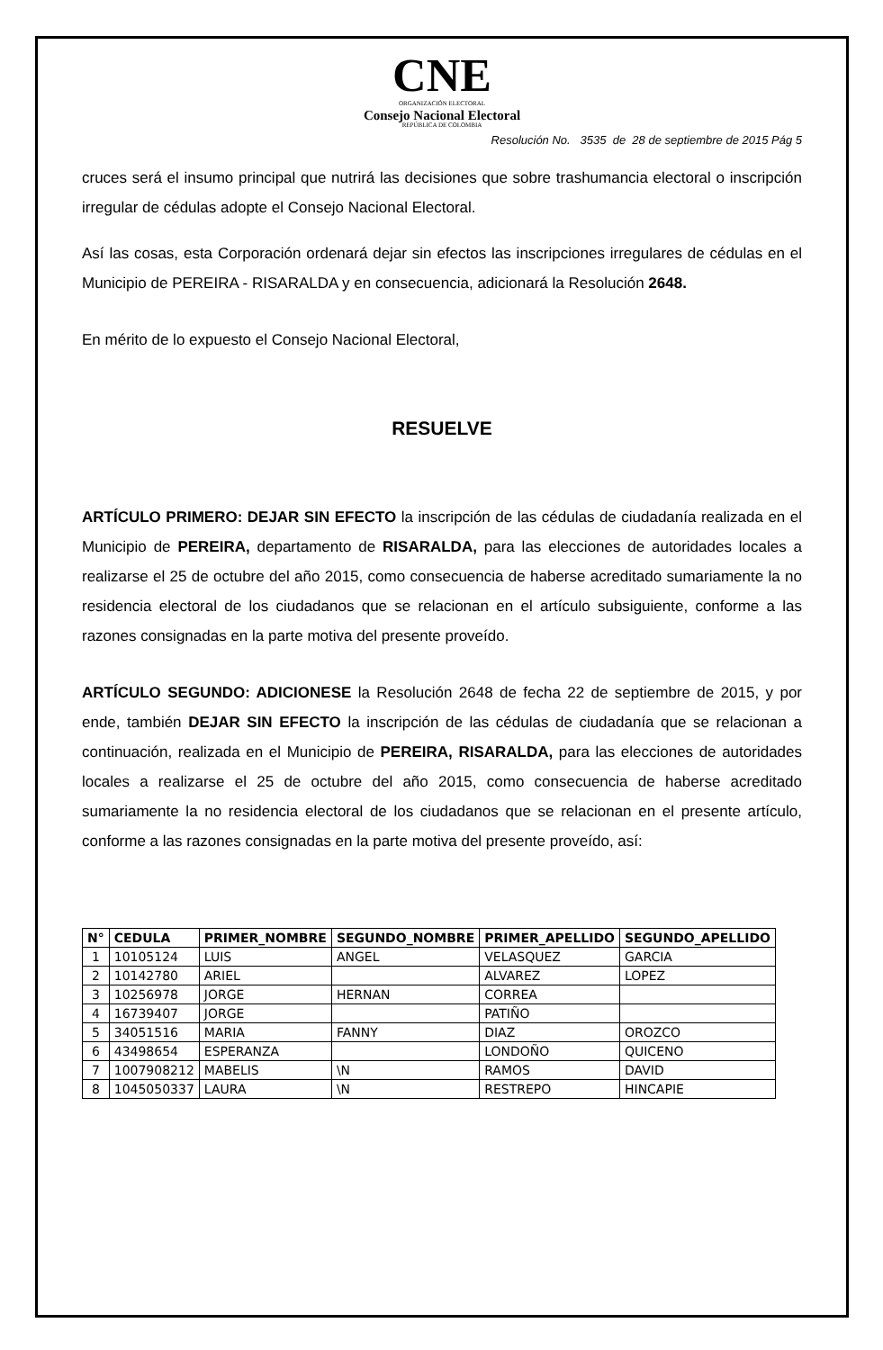CNE
ORGANIZACIÓN ELECTORAL
Consejo Nacional Electoral
REPÚBLICA DE COLOMBIA
Resolución No. 3535 de 28 de septiembre de 2015 Pág 5
cruces será el insumo principal que nutrirá las decisiones que sobre trashumancia electoral o inscripción irregular de cédulas adopte el Consejo Nacional Electoral.
Así las cosas, esta Corporación ordenará dejar sin efectos las inscripciones irregulares de cédulas en el Municipio de PEREIRA - RISARALDA y en consecuencia, adicionará la Resolución 2648.
En mérito de lo expuesto el Consejo Nacional Electoral,
RESUELVE
ARTÍCULO PRIMERO: DEJAR SIN EFECTO la inscripción de las cédulas de ciudadanía realizada en el Municipio de PEREIRA, departamento de RISARALDA, para las elecciones de autoridades locales a realizarse el 25 de octubre del año 2015, como consecuencia de haberse acreditado sumariamente la no residencia electoral de los ciudadanos que se relacionan en el artículo subsiguiente, conforme a las razones consignadas en la parte motiva del presente proveído.
ARTÍCULO SEGUNDO: ADICIONESE la Resolución 2648 de fecha 22 de septiembre de 2015, y por ende, también DEJAR SIN EFECTO la inscripción de las cédulas de ciudadanía que se relacionan a continuación, realizada en el Municipio de PEREIRA, RISARALDA, para las elecciones de autoridades locales a realizarse el 25 de octubre del año 2015, como consecuencia de haberse acreditado sumariamente la no residencia electoral de los ciudadanos que se relacionan en el presente artículo, conforme a las razones consignadas en la parte motiva del presente proveído, así:
| N° | CEDULA | PRIMER_NOMBRE | SEGUNDO_NOMBRE | PRIMER_APELLIDO | SEGUNDO_APELLIDO |
| --- | --- | --- | --- | --- | --- |
| 1 | 10105124 | LUIS | ANGEL | VELASQUEZ | GARCIA |
| 2 | 10142780 | ARIEL | | ALVAREZ | LOPEZ |
| 3 | 10256978 | JORGE | HERNAN | CORREA | |
| 4 | 16739407 | JORGE | | PATIÑO | |
| 5 | 34051516 | MARIA | FANNY | DIAZ | OROZCO |
| 6 | 43498654 | ESPERANZA | | LONDOÑO | QUICENO |
| 7 | 1007908212 | MABELIS | \N | RAMOS | DAVID |
| 8 | 1045050337 | LAURA | \N | RESTREPO | HINCAPIE |